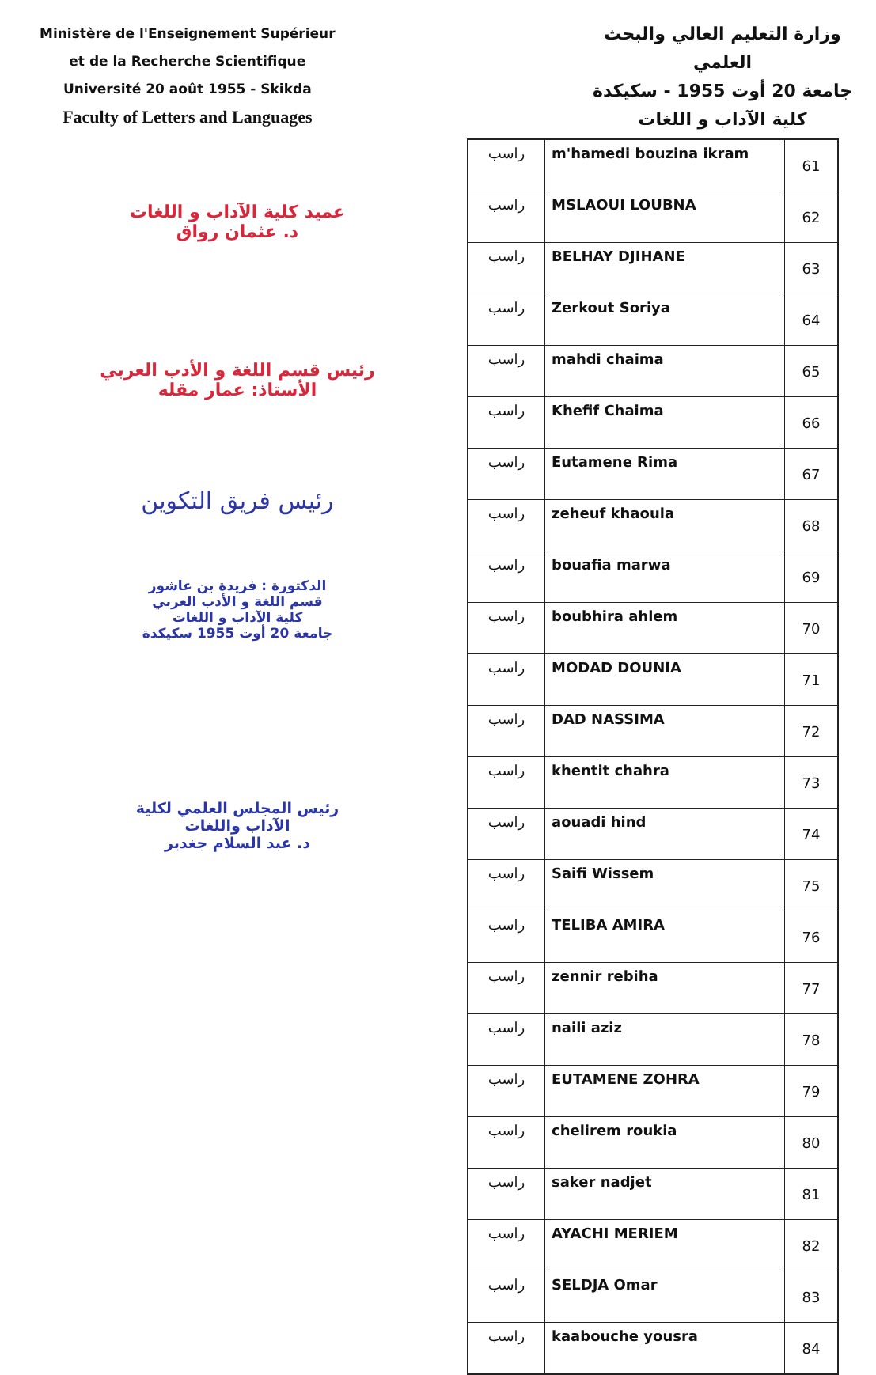Ministère de l'Enseignement Supérieur
et de la Recherche Scientifique
Université 20 août 1955 - Skikda
Faculty of Letters and Languages
وزارة التعليم العالي والبحث
العلمي
جامعة 20 أوت 1955 - سكيكدة
كلية الآداب و اللغات
عميد كلية الآداب و اللغات
د. عثمان رواق
رئيس قسم اللغة و الأدب العربي
الأستاذ: عمار مقله
رئيس فريق التكوين
الدكتورة : فريدة بن عاشور
قسم اللغة و الأدب العربي
كلية الآداب و اللغات
جامعة 20 أوت 1955 سكيكدة
رئيس المجلس العلمي لكلية
الآداب واللغات
د. عبد السلام جغدير
| راسب | m'hamedi bouzina ikram | 61 |
| راسب | MSLAOUI LOUBNA | 62 |
| راسب | BELHAY DJIHANE | 63 |
| راسب | Zerkout Soriya | 64 |
| راسب | mahdi chaima | 65 |
| راسب | Khefif Chaima | 66 |
| راسب | Eutamene Rima | 67 |
| راسب | zeheuf khaoula | 68 |
| راسب | bouafia marwa | 69 |
| راسب | boubhira ahlem | 70 |
| راسب | MODAD DOUNIA | 71 |
| راسب | DAD NASSIMA | 72 |
| راسب | khentit chahra | 73 |
| راسب | aouadi hind | 74 |
| راسب | Saifi Wissem | 75 |
| راسب | TELIBA AMIRA | 76 |
| راسب | zennir rebiha | 77 |
| راسب | naili aziz | 78 |
| راسب | EUTAMENE ZOHRA | 79 |
| راسب | chelirem roukia | 80 |
| راسب | saker nadjet | 81 |
| راسب | AYACHI MERIEM | 82 |
| راسب | SELDJA Omar | 83 |
| راسب | kaabouche yousra | 84 |